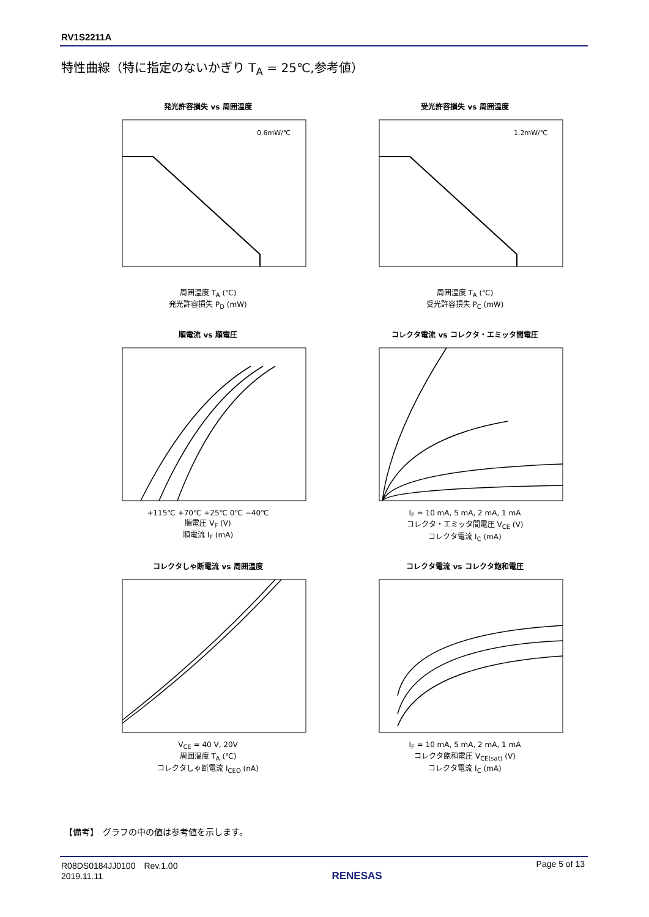RV1S2211A
特性曲線（特に指定のないかぎり T<sub>A</sub> = 25℃,参考値）
発光許容損失 vs 周囲温度
0.6mW/℃
周囲温度 T<sub>A</sub> (℃)
発光許容損失 P<sub>D</sub> (mW)
受光許容損失 vs 周囲温度
1.2mW/℃
周囲温度 T<sub>A</sub> (℃)
受光許容損失 P<sub>C</sub> (mW)
順電流 vs 順電圧
+115℃ +70℃ +25℃ 0℃ −40℃
順電圧 V<sub>F</sub> (V)
順電流 I<sub>F</sub> (mA)
コレクタ電流 vs コレクタ・エミッタ間電圧
I<sub>F</sub> = 10 mA, 5 mA, 2 mA, 1 mA
コレクタ・エミッタ間電圧 V<sub>CE</sub> (V)
コレクタ電流 I<sub>C</sub> (mA)
コレクタしゃ断電流 vs 周囲温度
V<sub>CE</sub> = 40 V, 20V
周囲温度 T<sub>A</sub> (℃)
コレクタしゃ断電流 I<sub>CEO</sub> (nA)
コレクタ電流 vs コレクタ飽和電圧
I<sub>F</sub> = 10 mA, 5 mA, 2 mA, 1 mA
コレクタ飽和電圧 V<sub>CE(sat)</sub> (V)
コレクタ電流 I<sub>C</sub> (mA)
【備考】　グラフの中の値は参考値を示します。
R08DS0184JJ0100　Rev.1.00
2019.11.11
RENESAS
Page 5 of 13